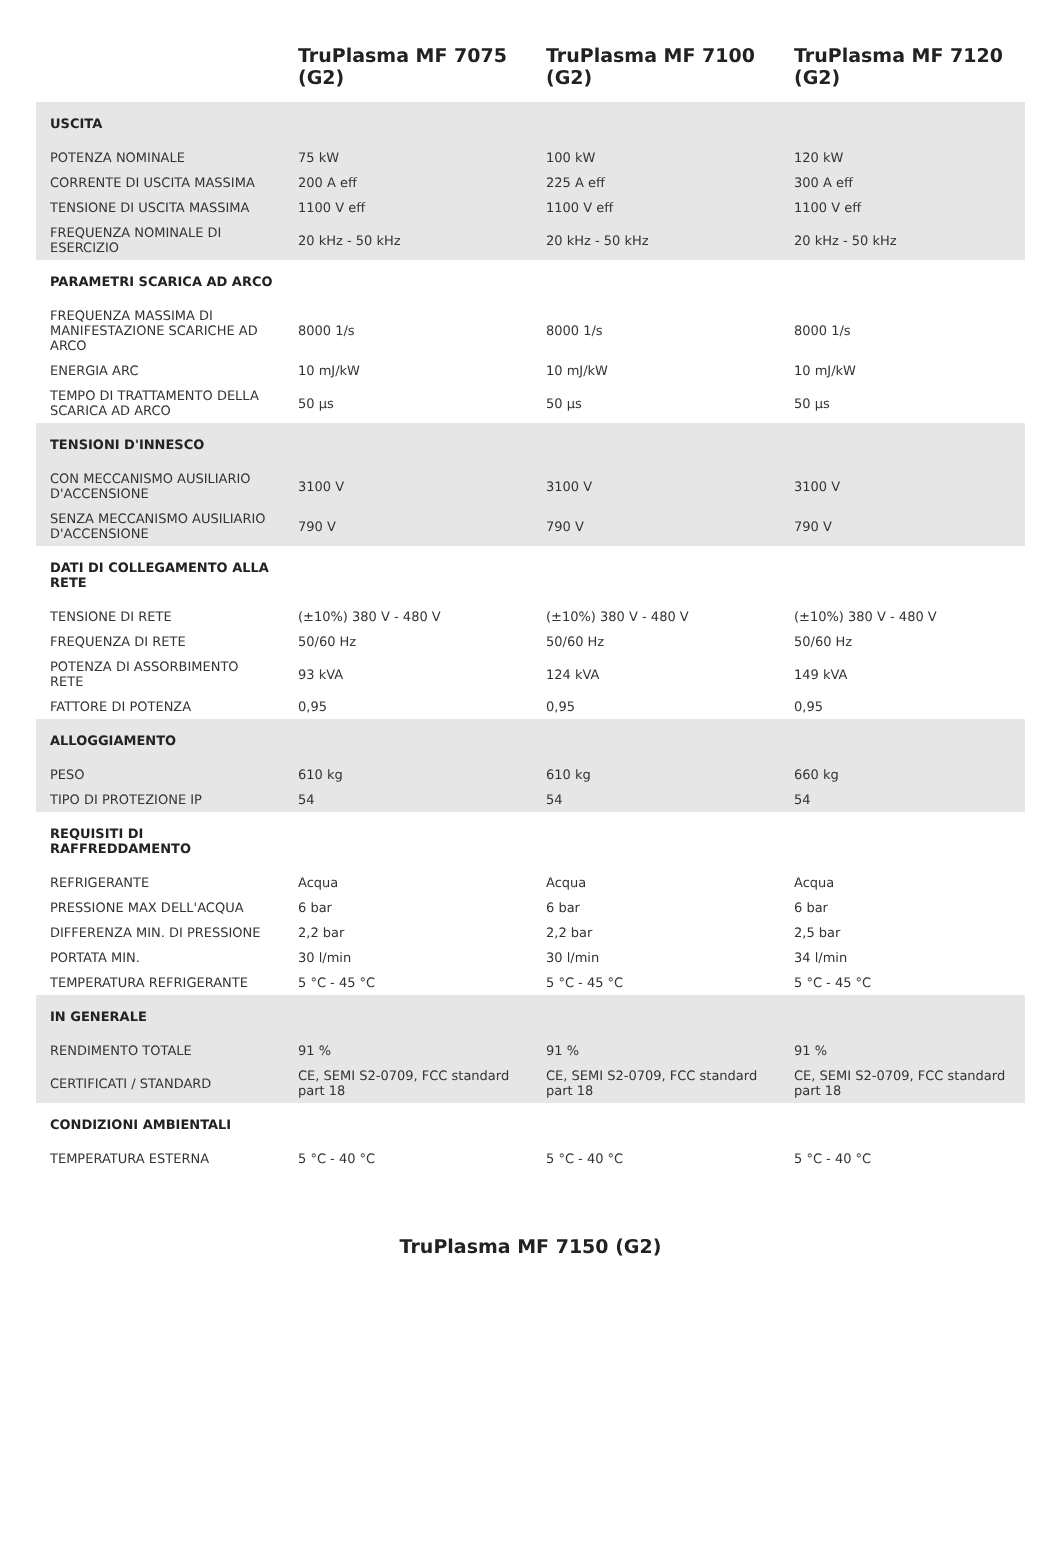| | TruPlasma MF 7075 (G2) | TruPlasma MF 7100 (G2) | TruPlasma MF 7120 (G2) |
| --- | --- | --- | --- |
| USCITA | | | |
| POTENZA NOMINALE | 75 kW | 100 kW | 120 kW |
| CORRENTE DI USCITA MASSIMA | 200 A eff | 225 A eff | 300 A eff |
| TENSIONE DI USCITA MASSIMA | 1100 V eff | 1100 V eff | 1100 V eff |
| FREQUENZA NOMINALE DI ESERCIZIO | 20 kHz - 50 kHz | 20 kHz - 50 kHz | 20 kHz - 50 kHz |
| PARAMETRI SCARICA AD ARCO | | | |
| FREQUENZA MASSIMA DI MANIFESTAZIONE SCARICHE AD ARCO | 8000 1/s | 8000 1/s | 8000 1/s |
| ENERGIA ARC | 10 mJ/kW | 10 mJ/kW | 10 mJ/kW |
| TEMPO DI TRATTAMENTO DELLA SCARICA AD ARCO | 50 µs | 50 µs | 50 µs |
| TENSIONI D'INNESCO | | | |
| CON MECCANISMO AUSILIARIO D'ACCENSIONE | 3100 V | 3100 V | 3100 V |
| SENZA MECCANISMO AUSILIARIO D'ACCENSIONE | 790 V | 790 V | 790 V |
| DATI DI COLLEGAMENTO ALLA RETE | | | |
| TENSIONE DI RETE | (±10%) 380 V - 480 V | (±10%) 380 V - 480 V | (±10%) 380 V - 480 V |
| FREQUENZA DI RETE | 50/60 Hz | 50/60 Hz | 50/60 Hz |
| POTENZA DI ASSORBIMENTO RETE | 93 kVA | 124 kVA | 149 kVA |
| FATTORE DI POTENZA | 0,95 | 0,95 | 0,95 |
| ALLOGGIAMENTO | | | |
| PESO | 610 kg | 610 kg | 660 kg |
| TIPO DI PROTEZIONE IP | 54 | 54 | 54 |
| REQUISITI DI RAFFREDDAMENTO | | | |
| REFRIGERANTE | Acqua | Acqua | Acqua |
| PRESSIONE MAX DELL'ACQUA | 6 bar | 6 bar | 6 bar |
| DIFFERENZA MIN. DI PRESSIONE | 2,2 bar | 2,2 bar | 2,5 bar |
| PORTATA MIN. | 30 l/min | 30 l/min | 34 l/min |
| TEMPERATURA REFRIGERANTE | 5 °C - 45 °C | 5 °C - 45 °C | 5 °C - 45 °C |
| IN GENERALE | | | |
| RENDIMENTO TOTALE | 91 % | 91 % | 91 % |
| CERTIFICATI / STANDARD | CE, SEMI S2-0709, FCC standard part 18 | CE, SEMI S2-0709, FCC standard part 18 | CE, SEMI S2-0709, FCC standard part 18 |
| CONDIZIONI AMBIENTALI | | | |
| TEMPERATURA ESTERNA | 5 °C - 40 °C | 5 °C - 40 °C | 5 °C - 40 °C |
TruPlasma MF 7150 (G2)